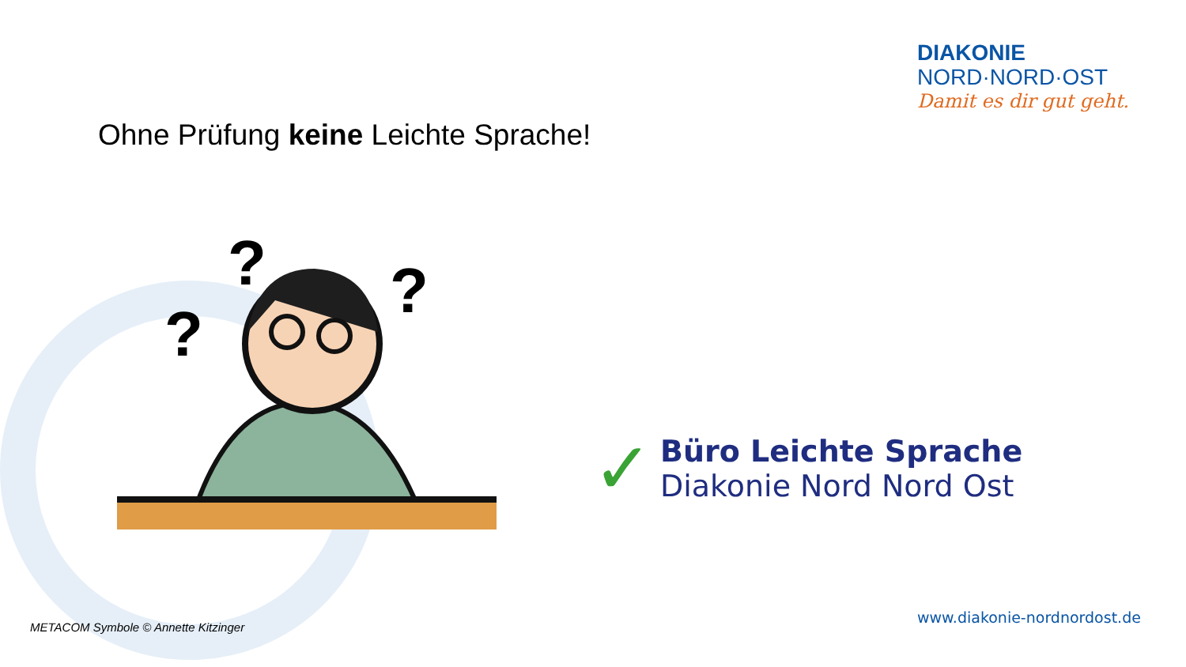DIAKONIE
NORD·NORD·OST
Damit es dir gut geht.
Ohne Prüfung keine Leichte Sprache!
?
?
?
✓
Büro Leichte Sprache
Diakonie Nord Nord Ost
METACOM Symbole © Annette Kitzinger
www.diakonie-nordnordost.de